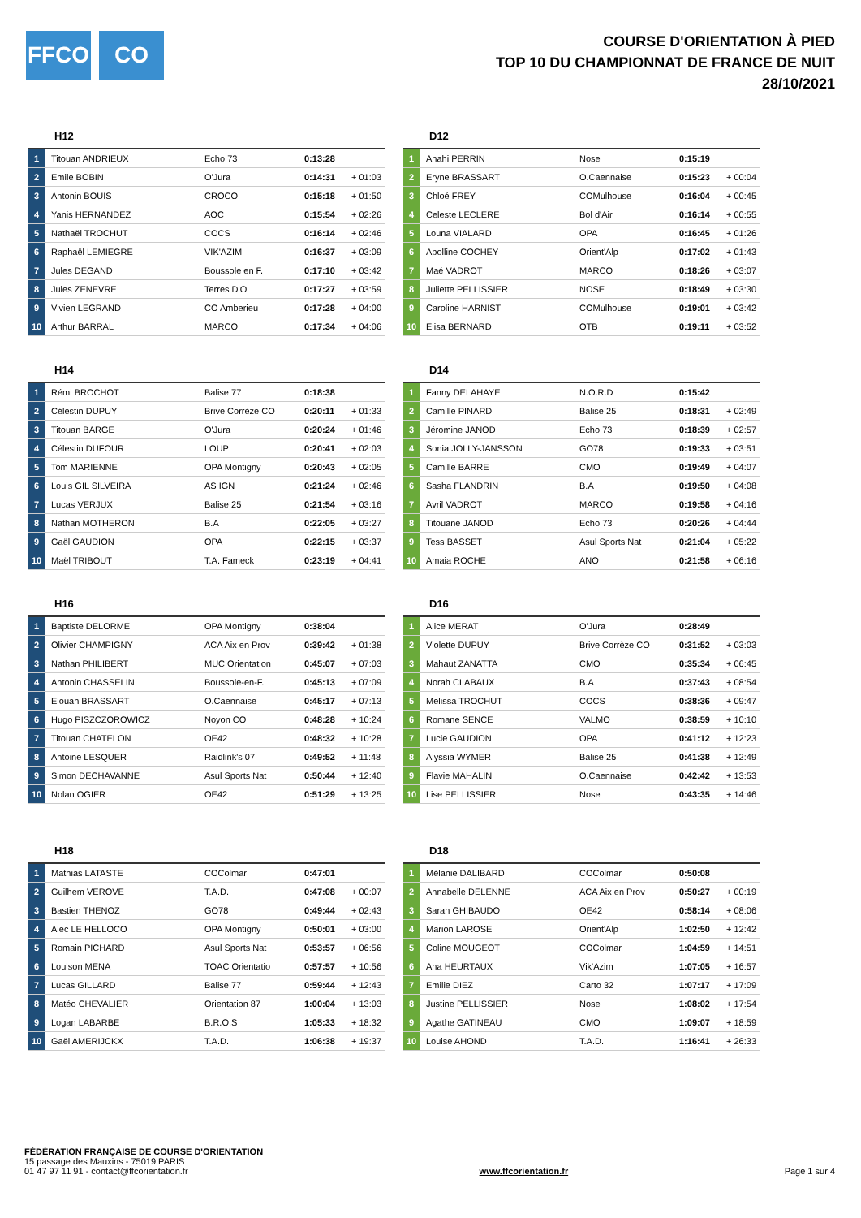FFCO CO
COURSE D'ORIENTATION À PIED
TOP 10 DU CHAMPIONNAT DE FRANCE DE NUIT
28/10/2021
H12
| 1 | Titouan ANDRIEUX | Echo 73 | 0:13:28 | |
| 2 | Emile BOBIN | O'Jura | 0:14:31 | + 01:03 |
| 3 | Antonin BOUIS | CROCO | 0:15:18 | + 01:50 |
| 4 | Yanis HERNANDEZ | AOC | 0:15:54 | + 02:26 |
| 5 | Nathaël TROCHUT | COCS | 0:16:14 | + 02:46 |
| 6 | Raphaël LEMIEGRE | VIK'AZIM | 0:16:37 | + 03:09 |
| 7 | Jules DEGAND | Boussole en F. | 0:17:10 | + 03:42 |
| 8 | Jules ZENEVRE | Terres D'O | 0:17:27 | + 03:59 |
| 9 | Vivien LEGRAND | CO Amberieu | 0:17:28 | + 04:00 |
| 10 | Arthur BARRAL | MARCO | 0:17:34 | + 04:06 |
D12
| 1 | Anahi PERRIN | Nose | 0:15:19 | |
| 2 | Eryne BRASSART | O.Caennaise | 0:15:23 | + 00:04 |
| 3 | Chloé FREY | COMulhouse | 0:16:04 | + 00:45 |
| 4 | Celeste LECLERE | Bol d'Air | 0:16:14 | + 00:55 |
| 5 | Louna VIALARD | OPA | 0:16:45 | + 01:26 |
| 6 | Apolline COCHEY | Orient'Alp | 0:17:02 | + 01:43 |
| 7 | Maé VADROT | MARCO | 0:18:26 | + 03:07 |
| 8 | Juliette PELLISSIER | NOSE | 0:18:49 | + 03:30 |
| 9 | Caroline HARNIST | COMulhouse | 0:19:01 | + 03:42 |
| 10 | Elisa BERNARD | OTB | 0:19:11 | + 03:52 |
H14
| 1 | Rémi BROCHOT | Balise 77 | 0:18:38 | |
| 2 | Célestin DUPUY | Brive Corrèze CO | 0:20:11 | + 01:33 |
| 3 | Titouan BARGE | O'Jura | 0:20:24 | + 01:46 |
| 4 | Célestin DUFOUR | LOUP | 0:20:41 | + 02:03 |
| 5 | Tom MARIENNE | OPA Montigny | 0:20:43 | + 02:05 |
| 6 | Louis GIL SILVEIRA | AS IGN | 0:21:24 | + 02:46 |
| 7 | Lucas VERJUX | Balise 25 | 0:21:54 | + 03:16 |
| 8 | Nathan MOTHERON | B.A | 0:22:05 | + 03:27 |
| 9 | Gaël GAUDION | OPA | 0:22:15 | + 03:37 |
| 10 | Maël TRIBOUT | T.A. Fameck | 0:23:19 | + 04:41 |
D14
| 1 | Fanny DELAHAYE | N.O.R.D | 0:15:42 | |
| 2 | Camille PINARD | Balise 25 | 0:18:31 | + 02:49 |
| 3 | Jéromine JANOD | Echo 73 | 0:18:39 | + 02:57 |
| 4 | Sonia JOLLY-JANSSON | GO78 | 0:19:33 | + 03:51 |
| 5 | Camille BARRE | CMO | 0:19:49 | + 04:07 |
| 6 | Sasha FLANDRIN | B.A | 0:19:50 | + 04:08 |
| 7 | Avril VADROT | MARCO | 0:19:58 | + 04:16 |
| 8 | Titouane JANOD | Echo 73 | 0:20:26 | + 04:44 |
| 9 | Tess BASSET | Asul Sports Nat | 0:21:04 | + 05:22 |
| 10 | Amaia ROCHE | ANO | 0:21:58 | + 06:16 |
H16
| 1 | Baptiste DELORME | OPA Montigny | 0:38:04 | |
| 2 | Olivier CHAMPIGNY | ACA Aix en Prov | 0:39:42 | + 01:38 |
| 3 | Nathan PHILIBERT | MUC Orientation | 0:45:07 | + 07:03 |
| 4 | Antonin CHASSELIN | Boussole-en-F. | 0:45:13 | + 07:09 |
| 5 | Elouan BRASSART | O.Caennaise | 0:45:17 | + 07:13 |
| 6 | Hugo PISZCZOROWICZ | Noyon CO | 0:48:28 | + 10:24 |
| 7 | Titouan CHATELON | OE42 | 0:48:32 | + 10:28 |
| 8 | Antoine LESQUER | Raidlink's 07 | 0:49:52 | + 11:48 |
| 9 | Simon DECHAVANNE | Asul Sports Nat | 0:50:44 | + 12:40 |
| 10 | Nolan OGIER | OE42 | 0:51:29 | + 13:25 |
D16
| 1 | Alice MERAT | O'Jura | 0:28:49 | |
| 2 | Violette DUPUY | Brive Corrèze CO | 0:31:52 | + 03:03 |
| 3 | Mahaut ZANATTA | CMO | 0:35:34 | + 06:45 |
| 4 | Norah CLABAUX | B.A | 0:37:43 | + 08:54 |
| 5 | Melissa TROCHUT | COCS | 0:38:36 | + 09:47 |
| 6 | Romane SENCE | VALMO | 0:38:59 | + 10:10 |
| 7 | Lucie GAUDION | OPA | 0:41:12 | + 12:23 |
| 8 | Alyssia WYMER | Balise 25 | 0:41:38 | + 12:49 |
| 9 | Flavie MAHALIN | O.Caennaise | 0:42:42 | + 13:53 |
| 10 | Lise PELLISSIER | Nose | 0:43:35 | + 14:46 |
H18
| 1 | Mathias LATASTE | COColmar | 0:47:01 | |
| 2 | Guilhem VEROVE | T.A.D. | 0:47:08 | + 00:07 |
| 3 | Bastien THENOZ | GO78 | 0:49:44 | + 02:43 |
| 4 | Alec LE HELLOCO | OPA Montigny | 0:50:01 | + 03:00 |
| 5 | Romain PICHARD | Asul Sports Nat | 0:53:57 | + 06:56 |
| 6 | Louison MENA | TOAC Orientatio | 0:57:57 | + 10:56 |
| 7 | Lucas GILLARD | Balise 77 | 0:59:44 | + 12:43 |
| 8 | Matéo CHEVALIER | Orientation 87 | 1:00:04 | + 13:03 |
| 9 | Logan LABARBE | B.R.O.S | 1:05:33 | + 18:32 |
| 10 | Gaël AMERIJCKX | T.A.D. | 1:06:38 | + 19:37 |
D18
| 1 | Mélanie DALIBARD | COColmar | 0:50:08 | |
| 2 | Annabelle DELENNE | ACA Aix en Prov | 0:50:27 | + 00:19 |
| 3 | Sarah GHIBAUDO | OE42 | 0:58:14 | + 08:06 |
| 4 | Marion LAROSE | Orient'Alp | 1:02:50 | + 12:42 |
| 5 | Coline MOUGEOT | COColmar | 1:04:59 | + 14:51 |
| 6 | Ana HEURTAUX | Vik'Azim | 1:07:05 | + 16:57 |
| 7 | Emilie DIEZ | Carto 32 | 1:07:17 | + 17:09 |
| 8 | Justine PELLISSIER | Nose | 1:08:02 | + 17:54 |
| 9 | Agathe GATINEAU | CMO | 1:09:07 | + 18:59 |
| 10 | Louise AHOND | T.A.D. | 1:16:41 | + 26:33 |
FÉDÉRATION FRANÇAISE DE COURSE D'ORIENTATION
15 passage des Mauxins - 75019 PARIS
01 47 97 11 91 - contact@ffcorientation.fr
www.ffcorientation.fr
Page 1 sur 4